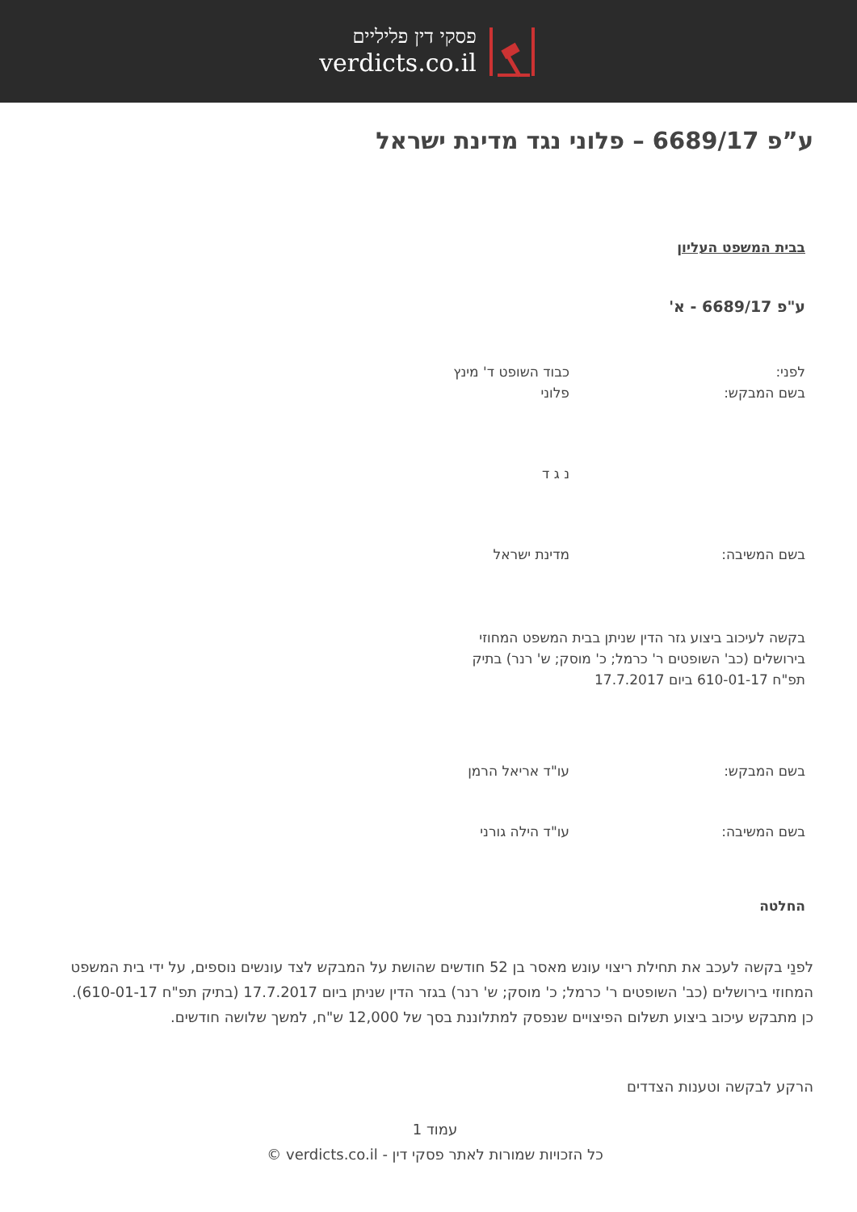פסקי דין פליליים
verdicts.co.il
ע”פ 6689/17 – פלוני נגד מדינת ישראל
בבית המשפט העליון
ע"פ 6689/17 - א'
לפני: כבוד השופט ד' מינץ
בשם המבקש: פלוני
נ ג ד
בשם המשיבה: מדינת ישראל
בקשה לעיכוב ביצוע גזר הדין שניתן בבית המשפט המחוזי בירושלים (כב' השופטים ר' כרמל; כ' מוסק; ש' רנר) בתיק תפ"ח 610-01-17 ביום 17.7.2017
בשם המבקש: עו"ד אריאל הרמן
בשם המשיבה: עו"ד הילה גורני
החלטה
לפנַי בקשה לעכב את תחילת ריצוי עונש מאסר בן 52 חודשים שהושת על המבקש לצד עונשים נוספים, על ידי בית המשפט המחוזי בירושלים (כב' השופטים ר' כרמל; כ' מוסק; ש' רנר) בגזר הדין שניתן ביום 17.7.2017 (בתיק תפ"ח 610-01-17). כן מתבקש עיכוב ביצוע תשלום הפיצויים שנפסק למתלוננת בסך של 12,000 ש"ח, למשך שלושה חודשים.
הרקע לבקשה וטענות הצדדים
עמוד 1
כל הזכויות שמורות לאתר פסקי דין - verdicts.co.il ©